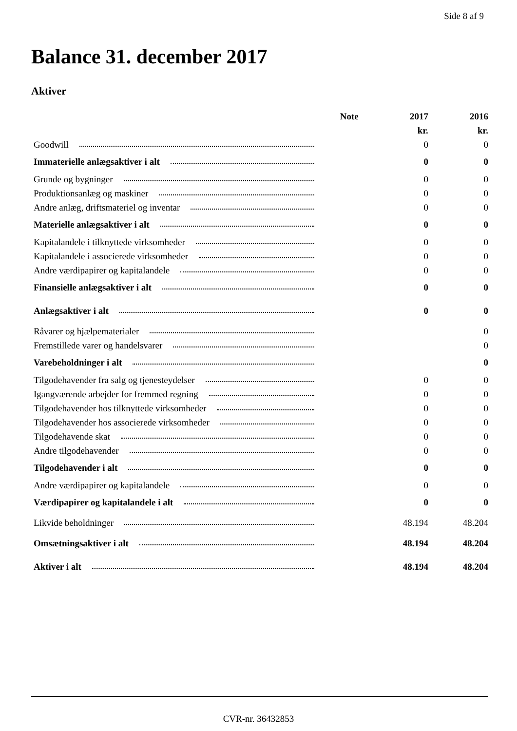Side 8 af 9
Balance 31. december 2017
Aktiver
| | Note | 2017 | 2016 |
| --- | --- | --- | --- |
| | | kr. | kr. |
| Goodwill | | 0 | 0 |
| Immaterielle anlægsaktiver i alt | | 0 | 0 |
| Grunde og bygninger | | 0 | 0 |
| Produktionsanlæg og maskiner | | 0 | 0 |
| Andre anlæg, driftsmateriel og inventar | | 0 | 0 |
| Materielle anlægsaktiver i alt | | 0 | 0 |
| Kapitalandele i tilknyttede virksomheder | | 0 | 0 |
| Kapitalandele i associerede virksomheder | | 0 | 0 |
| Andre værdipapirer og kapitalandele | | 0 | 0 |
| Finansielle anlægsaktiver i alt | | 0 | 0 |
| Anlægsaktiver i alt | | 0 | 0 |
| Råvarer og hjælpematerialer | | | 0 |
| Fremstillede varer og handelsvarer | | | 0 |
| Varebeholdninger i alt | | | 0 |
| Tilgodehavender fra salg og tjenesteydelser | | 0 | 0 |
| Igangværende arbejder for fremmed regning | | 0 | 0 |
| Tilgodehavender hos tilknyttede virksomheder | | 0 | 0 |
| Tilgodehavender hos associerede virksomheder | | 0 | 0 |
| Tilgodehavende skat | | 0 | 0 |
| Andre tilgodehavender | | 0 | 0 |
| Tilgodehavender i alt | | 0 | 0 |
| Andre værdipapirer og kapitalandele | | 0 | 0 |
| Værdipapirer og kapitalandele i alt | | 0 | 0 |
| Likvide beholdninger | | 48.194 | 48.204 |
| Omsætningsaktiver i alt | | 48.194 | 48.204 |
| Aktiver i alt | | 48.194 | 48.204 |
CVR-nr. 36432853